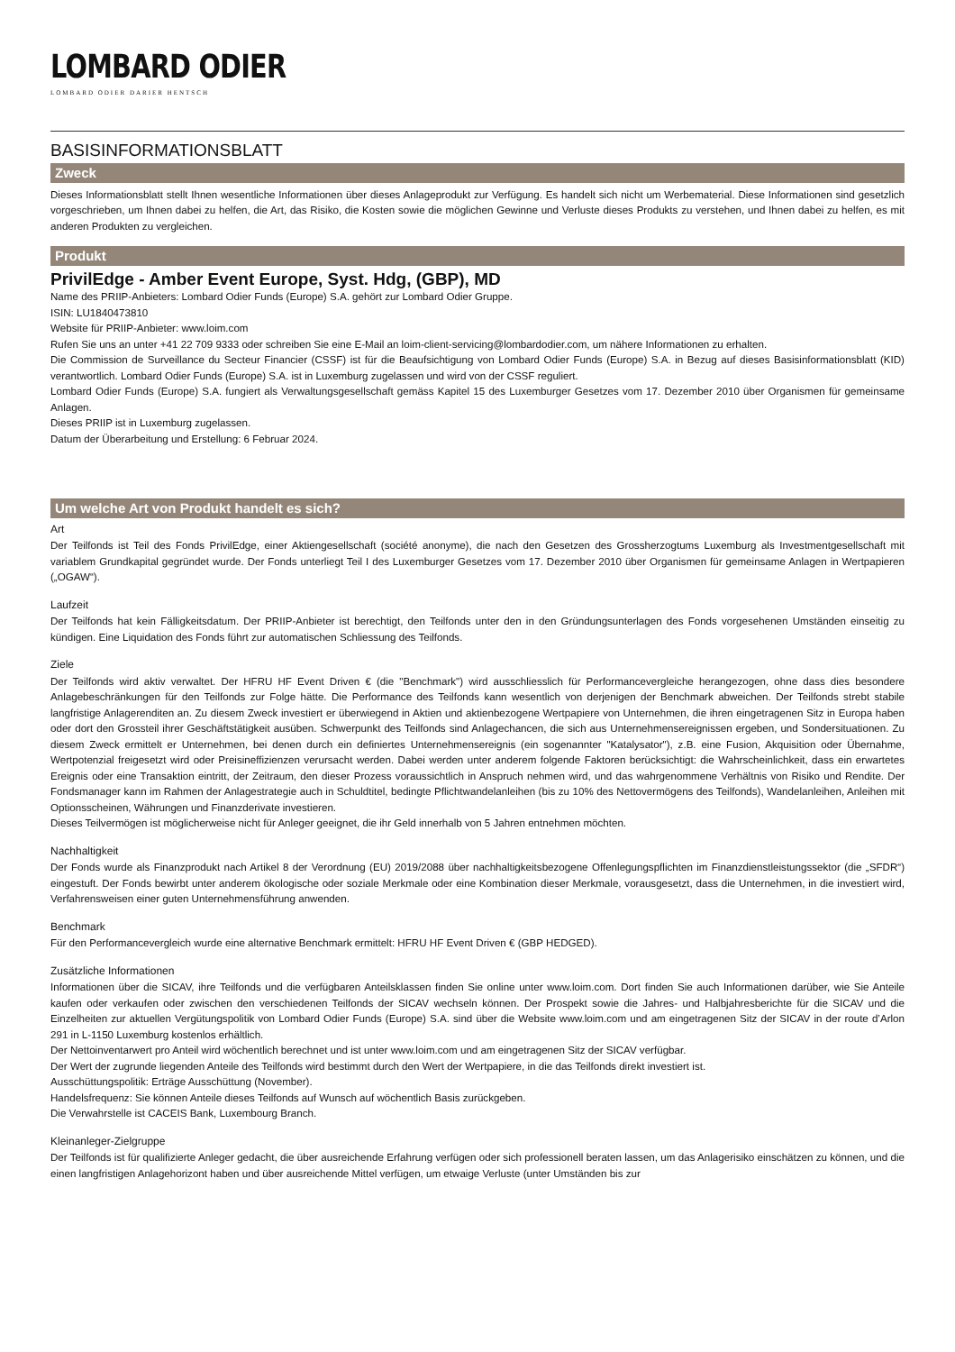LOMBARD ODIER
LOMBARD ODIER DARIER HENTSCH
BASISINFORMATIONSBLATT
Zweck
Dieses Informationsblatt stellt Ihnen wesentliche Informationen über dieses Anlageprodukt zur Verfügung. Es handelt sich nicht um Werbematerial. Diese Informationen sind gesetzlich vorgeschrieben, um Ihnen dabei zu helfen, die Art, das Risiko, die Kosten sowie die möglichen Gewinne und Verluste dieses Produkts zu verstehen, und Ihnen dabei zu helfen, es mit anderen Produkten zu vergleichen.
Produkt
PrivilEdge - Amber Event Europe, Syst. Hdg, (GBP), MD
Name des PRIIP-Anbieters: Lombard Odier Funds (Europe) S.A. gehört zur Lombard Odier Gruppe.
ISIN: LU1840473810
Website für PRIIP-Anbieter: www.loim.com
Rufen Sie uns an unter +41 22 709 9333 oder schreiben Sie eine E-Mail an loim-client-servicing@lombardodier.com, um nähere Informationen zu erhalten.
Die Commission de Surveillance du Secteur Financier (CSSF) ist für die Beaufsichtigung von Lombard Odier Funds (Europe) S.A. in Bezug auf dieses Basisinformationsblatt (KID) verantwortlich. Lombard Odier Funds (Europe) S.A. ist in Luxemburg zugelassen und wird von der CSSF reguliert.
Lombard Odier Funds (Europe) S.A. fungiert als Verwaltungsgesellschaft gemäss Kapitel 15 des Luxemburger Gesetzes vom 17. Dezember 2010 über Organismen für gemeinsame Anlagen.
Dieses PRIIP ist in Luxemburg zugelassen.
Datum der Überarbeitung und Erstellung: 6 Februar 2024.
Um welche Art von Produkt handelt es sich?
Art
Der Teilfonds ist Teil des Fonds PrivilEdge, einer Aktiengesellschaft (société anonyme), die nach den Gesetzen des Grossherzogtums Luxemburg als Investmentgesellschaft mit variablem Grundkapital gegründet wurde. Der Fonds unterliegt Teil I des Luxemburger Gesetzes vom 17. Dezember 2010 über Organismen für gemeinsame Anlagen in Wertpapieren („OGAW“).
Laufzeit
Der Teilfonds hat kein Fälligkeitsdatum. Der PRIIP-Anbieter ist berechtigt, den Teilfonds unter den in den Gründungsunterlagen des Fonds vorgesehenen Umständen einseitig zu kündigen. Eine Liquidation des Fonds führt zur automatischen Schliessung des Teilfonds.
Ziele
Der Teilfonds wird aktiv verwaltet. Der HFRU HF Event Driven € (die "Benchmark") wird ausschliesslich für Performancevergleiche herangezogen, ohne dass dies besondere Anlagebeschränkungen für den Teilfonds zur Folge hätte. Die Performance des Teilfonds kann wesentlich von derjenigen der Benchmark abweichen. Der Teilfonds strebt stabile langfristige Anlagerenditen an. Zu diesem Zweck investiert er überwiegend in Aktien und aktienbezogene Wertpapiere von Unternehmen, die ihren eingetragenen Sitz in Europa haben oder dort den Grossteil ihrer Geschäftstätigkeit ausüben. Schwerpunkt des Teilfonds sind Anlagechancen, die sich aus Unternehmensereignissen ergeben, und Sondersituationen. Zu diesem Zweck ermittelt er Unternehmen, bei denen durch ein definiertes Unternehmensereignis (ein sogenannter "Katalysator"), z.B. eine Fusion, Akquisition oder Übernahme, Wertpotenzial freigesetzt wird oder Preisineffizienzen verursacht werden. Dabei werden unter anderem folgende Faktoren berücksichtigt: die Wahrscheinlichkeit, dass ein erwartetes Ereignis oder eine Transaktion eintritt, der Zeitraum, den dieser Prozess voraussichtlich in Anspruch nehmen wird, und das wahrgenommene Verhältnis von Risiko und Rendite. Der Fondsmanager kann im Rahmen der Anlagestrategie auch in Schuldtitel, bedingte Pflichtwandelanleihen (bis zu 10% des Nettovermögens des Teilfonds), Wandelanleihen, Anleihen mit Optionsscheinen, Währungen und Finanzderivate investieren.
Dieses Teilvermögen ist möglicherweise nicht für Anleger geeignet, die ihr Geld innerhalb von 5 Jahren entnehmen möchten.
Nachhaltigkeit
Der Fonds wurde als Finanzprodukt nach Artikel 8 der Verordnung (EU) 2019/2088 über nachhaltigkeitsbezogene Offenlegungspflichten im Finanzdienstleistungssektor (die „SFDR“) eingestuft. Der Fonds bewirbt unter anderem ökologische oder soziale Merkmale oder eine Kombination dieser Merkmale, vorausgesetzt, dass die Unternehmen, in die investiert wird, Verfahrensweisen einer guten Unternehmensführung anwenden.
Benchmark
Für den Performancevergleich wurde eine alternative Benchmark ermittelt: HFRU HF Event Driven € (GBP HEDGED).
Zusätzliche Informationen
Informationen über die SICAV, ihre Teilfonds und die verfügbaren Anteilsklassen finden Sie online unter www.loim.com. Dort finden Sie auch Informationen darüber, wie Sie Anteile kaufen oder verkaufen oder zwischen den verschiedenen Teilfonds der SICAV wechseln können. Der Prospekt sowie die Jahres- und Halbjahresberichte für die SICAV und die Einzelheiten zur aktuellen Vergütungspolitik von Lombard Odier Funds (Europe) S.A. sind über die Website www.loim.com und am eingetragenen Sitz der SICAV in der route d’Arlon 291 in L-1150 Luxemburg kostenlos erhältlich.
Der Nettoinventarwert pro Anteil wird wöchentlich berechnet und ist unter www.loim.com und am eingetragenen Sitz der SICAV verfügbar.
Der Wert der zugrunde liegenden Anteile des Teilfonds wird bestimmt durch den Wert der Wertpapiere, in die das Teilfonds direkt investiert ist.
Ausschüttungspolitik: Erträge Ausschüttung (November).
Handelsfrequenz: Sie können Anteile dieses Teilfonds auf Wunsch auf wöchentlich Basis zurückgeben.
Die Verwahrstelle ist CACEIS Bank, Luxembourg Branch.
Kleinanleger-Zielgruppe
Der Teilfonds ist für qualifizierte Anleger gedacht, die über ausreichende Erfahrung verfügen oder sich professionell beraten lassen, um das Anlagerisiko einschätzen zu können, und die einen langfristigen Anlagehorizont haben und über ausreichende Mittel verfügen, um etwaige Verluste (unter Umständen bis zur